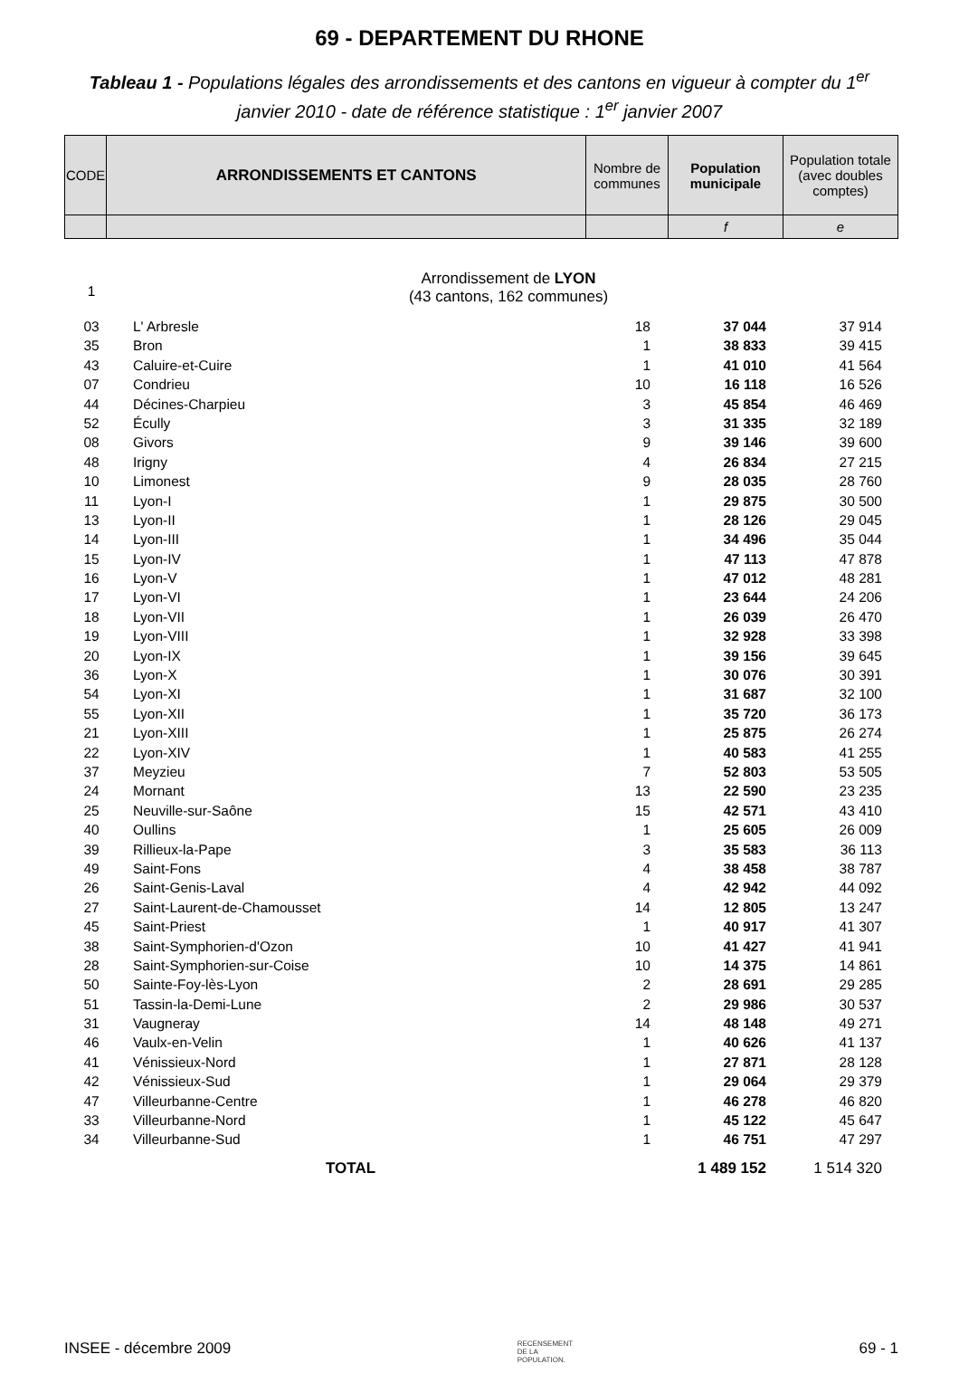69 - DEPARTEMENT DU RHONE
Tableau 1 - Populations légales des arrondissements et des cantons en vigueur à compter du 1<sup>er</sup> janvier 2010 - date de référence statistique : 1<sup>er</sup> janvier 2007
| CODE | ARRONDISSEMENTS ET CANTONS | Nombre de communes | Population municipale | Population totale (avec doubles comptes) |
| | | | f | e |
| 1 | Arrondissement de LYON (43 cantons, 162 communes) | | | |
| 03 | L' Arbresle | 18 | 37 044 | 37 914 |
| 35 | Bron | 1 | 38 833 | 39 415 |
| 43 | Caluire-et-Cuire | 1 | 41 010 | 41 564 |
| 07 | Condrieu | 10 | 16 118 | 16 526 |
| 44 | Décines-Charpieu | 3 | 45 854 | 46 469 |
| 52 | Écully | 3 | 31 335 | 32 189 |
| 08 | Givors | 9 | 39 146 | 39 600 |
| 48 | Irigny | 4 | 26 834 | 27 215 |
| 10 | Limonest | 9 | 28 035 | 28 760 |
| 11 | Lyon-I | 1 | 29 875 | 30 500 |
| 13 | Lyon-II | 1 | 28 126 | 29 045 |
| 14 | Lyon-III | 1 | 34 496 | 35 044 |
| 15 | Lyon-IV | 1 | 47 113 | 47 878 |
| 16 | Lyon-V | 1 | 47 012 | 48 281 |
| 17 | Lyon-VI | 1 | 23 644 | 24 206 |
| 18 | Lyon-VII | 1 | 26 039 | 26 470 |
| 19 | Lyon-VIII | 1 | 32 928 | 33 398 |
| 20 | Lyon-IX | 1 | 39 156 | 39 645 |
| 36 | Lyon-X | 1 | 30 076 | 30 391 |
| 54 | Lyon-XI | 1 | 31 687 | 32 100 |
| 55 | Lyon-XII | 1 | 35 720 | 36 173 |
| 21 | Lyon-XIII | 1 | 25 875 | 26 274 |
| 22 | Lyon-XIV | 1 | 40 583 | 41 255 |
| 37 | Meyzieu | 7 | 52 803 | 53 505 |
| 24 | Mornant | 13 | 22 590 | 23 235 |
| 25 | Neuville-sur-Saône | 15 | 42 571 | 43 410 |
| 40 | Oullins | 1 | 25 605 | 26 009 |
| 39 | Rillieux-la-Pape | 3 | 35 583 | 36 113 |
| 49 | Saint-Fons | 4 | 38 458 | 38 787 |
| 26 | Saint-Genis-Laval | 4 | 42 942 | 44 092 |
| 27 | Saint-Laurent-de-Chamousset | 14 | 12 805 | 13 247 |
| 45 | Saint-Priest | 1 | 40 917 | 41 307 |
| 38 | Saint-Symphorien-d'Ozon | 10 | 41 427 | 41 941 |
| 28 | Saint-Symphorien-sur-Coise | 10 | 14 375 | 14 861 |
| 50 | Sainte-Foy-lès-Lyon | 2 | 28 691 | 29 285 |
| 51 | Tassin-la-Demi-Lune | 2 | 29 986 | 30 537 |
| 31 | Vaugneray | 14 | 48 148 | 49 271 |
| 46 | Vaulx-en-Velin | 1 | 40 626 | 41 137 |
| 41 | Vénissieux-Nord | 1 | 27 871 | 28 128 |
| 42 | Vénissieux-Sud | 1 | 29 064 | 29 379 |
| 47 | Villeurbanne-Centre | 1 | 46 278 | 46 820 |
| 33 | Villeurbanne-Nord | 1 | 45 122 | 45 647 |
| 34 | Villeurbanne-Sud | 1 | 46 751 | 47 297 |
| | TOTAL | | 1 489 152 | 1 514 320 |
INSEE - décembre 2009 RECENSEMENT
DE LA
POPULATION. 69 - 1